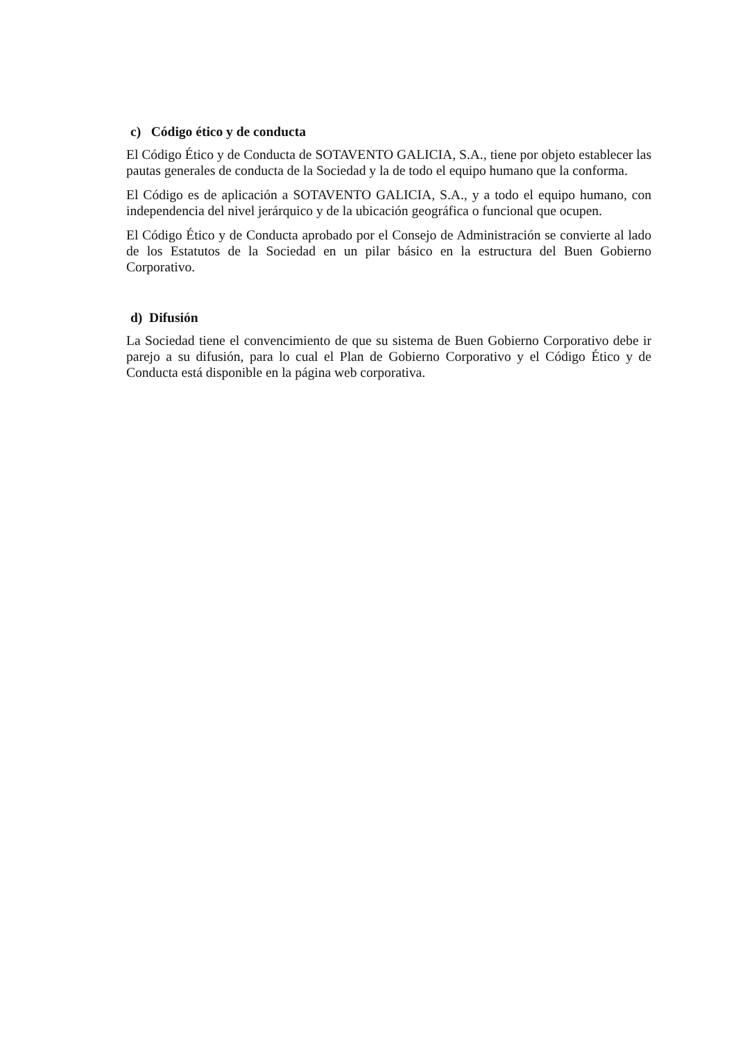c) Código ético y de conducta
El Código Ético y de Conducta de SOTAVENTO GALICIA, S.A., tiene por objeto establecer las pautas generales de conducta de la Sociedad y la de todo el equipo humano que la conforma.
El Código es de aplicación a SOTAVENTO GALICIA, S.A., y a todo el equipo humano, con independencia del nivel jerárquico y de la ubicación geográfica o funcional que ocupen.
El Código Ético y de Conducta aprobado por el Consejo de Administración se convierte al lado de los Estatutos de la Sociedad en un pilar básico en la estructura del Buen Gobierno Corporativo.
d) Difusión
La Sociedad tiene el convencimiento de que su sistema de Buen Gobierno Corporativo debe ir parejo a su difusión, para lo cual el Plan de Gobierno Corporativo y el Código Ético y de Conducta está disponible en la página web corporativa.